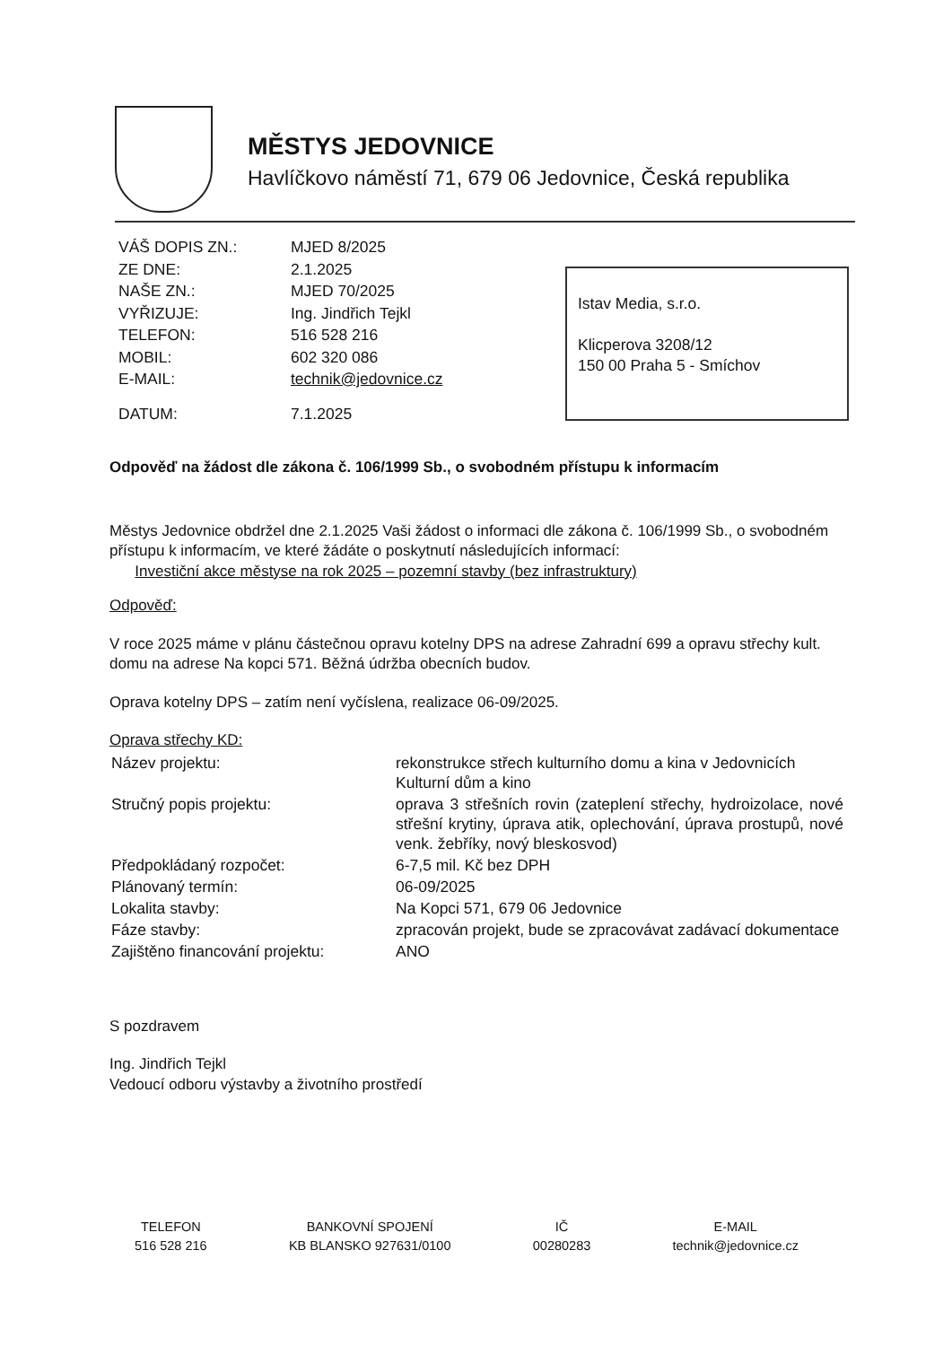MĚSTYS JEDOVNICE
Havlíčkovo náměstí 71, 679 06 Jedovnice, Česká republika
| VÁŠ DOPIS ZN.: | MJED 8/2025 |
| ZE DNE: | 2.1.2025 |
| NAŠE ZN.: | MJED 70/2025 |
| VYŘIZUJE: | Ing. Jindřich Tejkl |
| TELEFON: | 516 528 216 |
| MOBIL: | 602 320 086 |
| E-MAIL: | technik@jedovnice.cz |
| DATUM: | 7.1.2025 |
Istav Media, s.r.o.
Klicperova 3208/12
150 00 Praha 5 - Smíchov
Odpověď na žádost dle zákona č. 106/1999 Sb., o svobodném přístupu k informacím
Městys Jedovnice obdržel dne 2.1.2025 Vaši žádost o informaci dle zákona č. 106/1999 Sb., o svobodném přístupu k informacím, ve které žádáte o poskytnutí následujících informací:
Investiční akce městyse na rok 2025 – pozemní stavby (bez infrastruktury)
Odpověď:
V roce 2025 máme v plánu částečnou opravu kotelny DPS na adrese Zahradní 699 a opravu střechy kult. domu na adrese Na kopci 571. Běžná údržba obecních budov.
Oprava kotelny DPS – zatím není vyčíslena, realizace 06-09/2025.
Oprava střechy KD:
| Název projektu: | rekonstrukce střech kulturního domu a kina v Jedovnicích Kulturní dům a kino |
| Stručný popis projektu: | oprava 3 střešních rovin (zateplení střechy, hydroizolace, nové střešní krytiny, úprava atik, oplechování, úprava prostupů, nové venk. žebříky, nový bleskosvod) |
| Předpokládaný rozpočet: | 6-7,5 mil. Kč bez DPH |
| Plánovaný termín: | 06-09/2025 |
| Lokalita stavby: | Na Kopci 571, 679 06 Jedovnice |
| Fáze stavby: | zpracován projekt, bude se zpracovávat zadávací dokumentace |
| Zajištěno financování projektu: | ANO |
S pozdravem
Ing. Jindřich Tejkl
Vedoucí odboru výstavby a životního prostředí
TELEFON
516 528 216
BANKOVNÍ SPOJENÍ
KB BLANSKO 927631/0100
IČ
00280283
E-MAIL
technik@jedovnice.cz